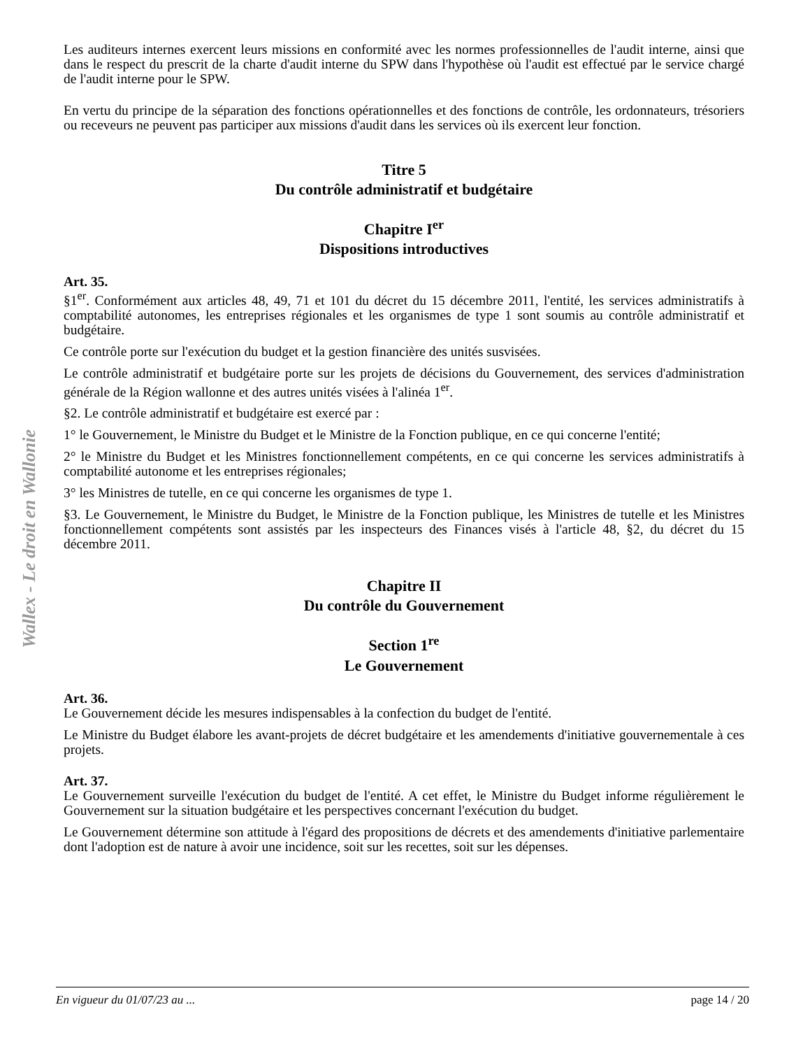Wallex - Le droit en Wallonie
Les auditeurs internes exercent leurs missions en conformité avec les normes professionnelles de l'audit interne, ainsi que dans le respect du prescrit de la charte d'audit interne du SPW dans l'hypothèse où l'audit est effectué par le service chargé de l'audit interne pour le SPW.
En vertu du principe de la séparation des fonctions opérationnelles et des fonctions de contrôle, les ordonnateurs, trésoriers ou receveurs ne peuvent pas participer aux missions d'audit dans les services où ils exercent leur fonction.
Titre 5
Du contrôle administratif et budgétaire
Chapitre I<sup>er</sup>
Dispositions introductives
Art. 35.
§1<sup>er</sup>. Conformément aux articles 48, 49, 71 et 101 du décret du 15 décembre 2011, l'entité, les services administratifs à comptabilité autonomes, les entreprises régionales et les organismes de type 1 sont soumis au contrôle administratif et budgétaire.
Ce contrôle porte sur l'exécution du budget et la gestion financière des unités susvisées.
Le contrôle administratif et budgétaire porte sur les projets de décisions du Gouvernement, des services d'administration générale de la Région wallonne et des autres unités visées à l'alinéa 1<sup>er</sup>.
§2. Le contrôle administratif et budgétaire est exercé par :
1° le Gouvernement, le Ministre du Budget et le Ministre de la Fonction publique, en ce qui concerne l'entité;
2° le Ministre du Budget et les Ministres fonctionnellement compétents, en ce qui concerne les services administratifs à comptabilité autonome et les entreprises régionales;
3° les Ministres de tutelle, en ce qui concerne les organismes de type 1.
§3. Le Gouvernement, le Ministre du Budget, le Ministre de la Fonction publique, les Ministres de tutelle et les Ministres fonctionnellement compétents sont assistés par les inspecteurs des Finances visés à l'article 48, §2, du décret du 15 décembre 2011.
Chapitre II
Du contrôle du Gouvernement
Section 1<sup>re</sup>
Le Gouvernement
Art. 36.
Le Gouvernement décide les mesures indispensables à la confection du budget de l'entité.
Le Ministre du Budget élabore les avant-projets de décret budgétaire et les amendements d'initiative gouvernementale à ces projets.
Art. 37.
Le Gouvernement surveille l'exécution du budget de l'entité. A cet effet, le Ministre du Budget informe régulièrement le Gouvernement sur la situation budgétaire et les perspectives concernant l'exécution du budget.
Le Gouvernement détermine son attitude à l'égard des propositions de décrets et des amendements d'initiative parlementaire dont l'adoption est de nature à avoir une incidence, soit sur les recettes, soit sur les dépenses.
En vigueur du 01/07/23 au ... page 14 / 20